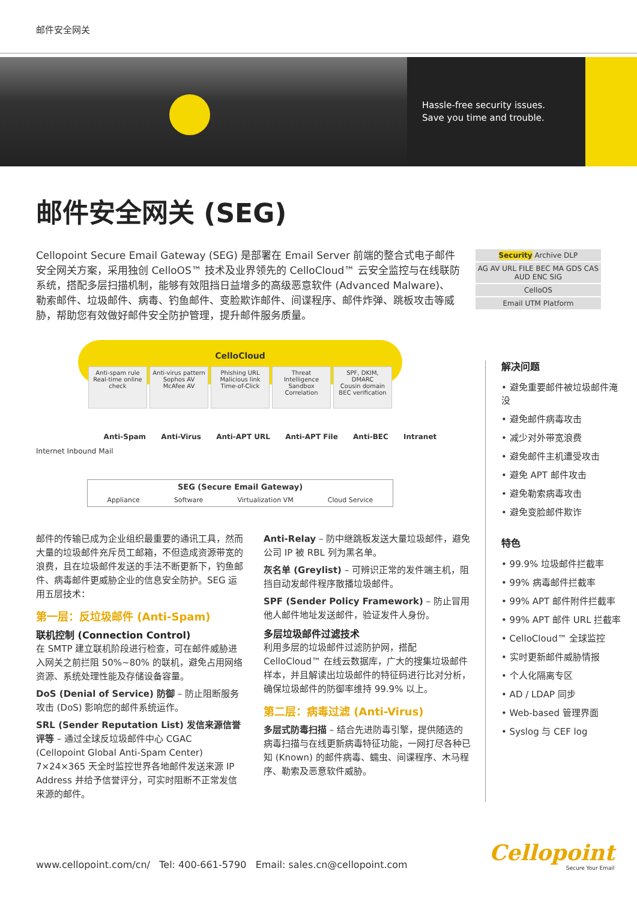邮件安全网关
Hassle-free security issues.
Save you time and trouble.
邮件安全网关 (SEG)
Cellopoint Secure Email Gateway (SEG) 是部署在 Email Server 前端的整合式电子邮件安全网关方案，采用独创 CelloOS™ 技术及业界领先的 CelloCloud™ 云安全监控与在线联防系统，搭配多层扫描机制，能够有效阻挡日益增多的高级恶意软件 (Advanced Malware)、勒索邮件、垃圾邮件、病毒、钓鱼邮件、变脸欺诈邮件、间谍程序、邮件炸弹、跳板攻击等威胁，帮助您有效做好邮件安全防护管理，提升邮件服务质量。
Security Archive DLP
AG AV URL FILE BEC MA GDS CAS AUD ENC SIG
CelloOS
Email UTM Platform
CelloCloud
Anti-spam rule
Real-time online check
Anti-virus pattern
Sophos AV
McAfee AV
Phishing URL
Malicious link
Time-of-Click
Threat Intelligence
Sandbox Correlation
SPF, DKIM, DMARC
Cousin domain
BEC verification
Anti-Spam Anti-Virus Anti-APT URL Anti-APT File Anti-BEC Intranet
Internet Inbound Mail
SEG (Secure Email Gateway)
Appliance Software Virtualization VM Cloud Service
邮件的传输已成为企业组织最重要的通讯工具，然而大量的垃圾邮件充斥员工邮箱，不但造成资源带宽的浪费，且在垃圾邮件发送的手法不断更新下，钓鱼邮件、病毒邮件更威胁企业的信息安全防护。SEG 运用五层技术：
第一层：反垃圾邮件 (Anti-Spam)
联机控制 (Connection Control)
在 SMTP 建立联机阶段进行检查，可在邮件威胁进入网关之前拦阻 50%~80% 的联机，避免占用网络资源、系统处理性能及存储设备容量。
DoS (Denial of Service) 防御 – 防止阻断服务攻击 (DoS) 影响您的邮件系统运作。
SRL (Sender Reputation List) 发信来源信誉评等 – 通过全球反垃圾邮件中心 CGAC (Cellopoint Global Anti-Spam Center) 7×24×365 天全时监控世界各地邮件发送来源 IP Address 并给予信誉评分，可实时阻断不正常发信来源的邮件。
Anti-Relay – 防中继跳板发送大量垃圾邮件，避免公司 IP 被 RBL 列为黑名单。
灰名单 (Greylist) – 可辨识正常的发件端主机，阻挡自动发邮件程序散播垃圾邮件。
SPF (Sender Policy Framework) – 防止冒用他人邮件地址发送邮件，验证发件人身份。
多层垃圾邮件过滤技术
利用多层的垃圾邮件过滤防护网，搭配 CelloCloud™ 在线云数据库，广大的搜集垃圾邮件样本，并且解读出垃圾邮件的特征码进行比对分析，确保垃圾邮件的防御率维持 99.9% 以上。
第二层：病毒过滤 (Anti-Virus)
多层式防毒扫描 – 结合先进防毒引擎，提供随选的病毒扫描与在线更新病毒特征功能，一网打尽各种已知 (Known) 的邮件病毒、蠕虫、间谍程序、木马程序、勒索及恶意软件威胁。
解决问题
• 避免重要邮件被垃圾邮件淹没
• 避免邮件病毒攻击
• 减少对外带宽浪费
• 避免邮件主机遭受攻击
• 避免 APT 邮件攻击
• 避免勒索病毒攻击
• 避免变脸邮件欺诈
特色
• 99.9% 垃圾邮件拦截率
• 99% 病毒邮件拦截率
• 99% APT 邮件附件拦截率
• 99% APT 邮件 URL 拦截率
• CelloCloud™ 全球监控
• 实时更新邮件威胁情报
• 个人化隔离专区
• AD / LDAP 同步
• Web-based 管理界面
• Syslog 与 CEF log
www.cellopoint.com/cn/ Tel: 400-661-5790 Email: sales.cn@cellopoint.com
Cellopoint
Secure Your Email